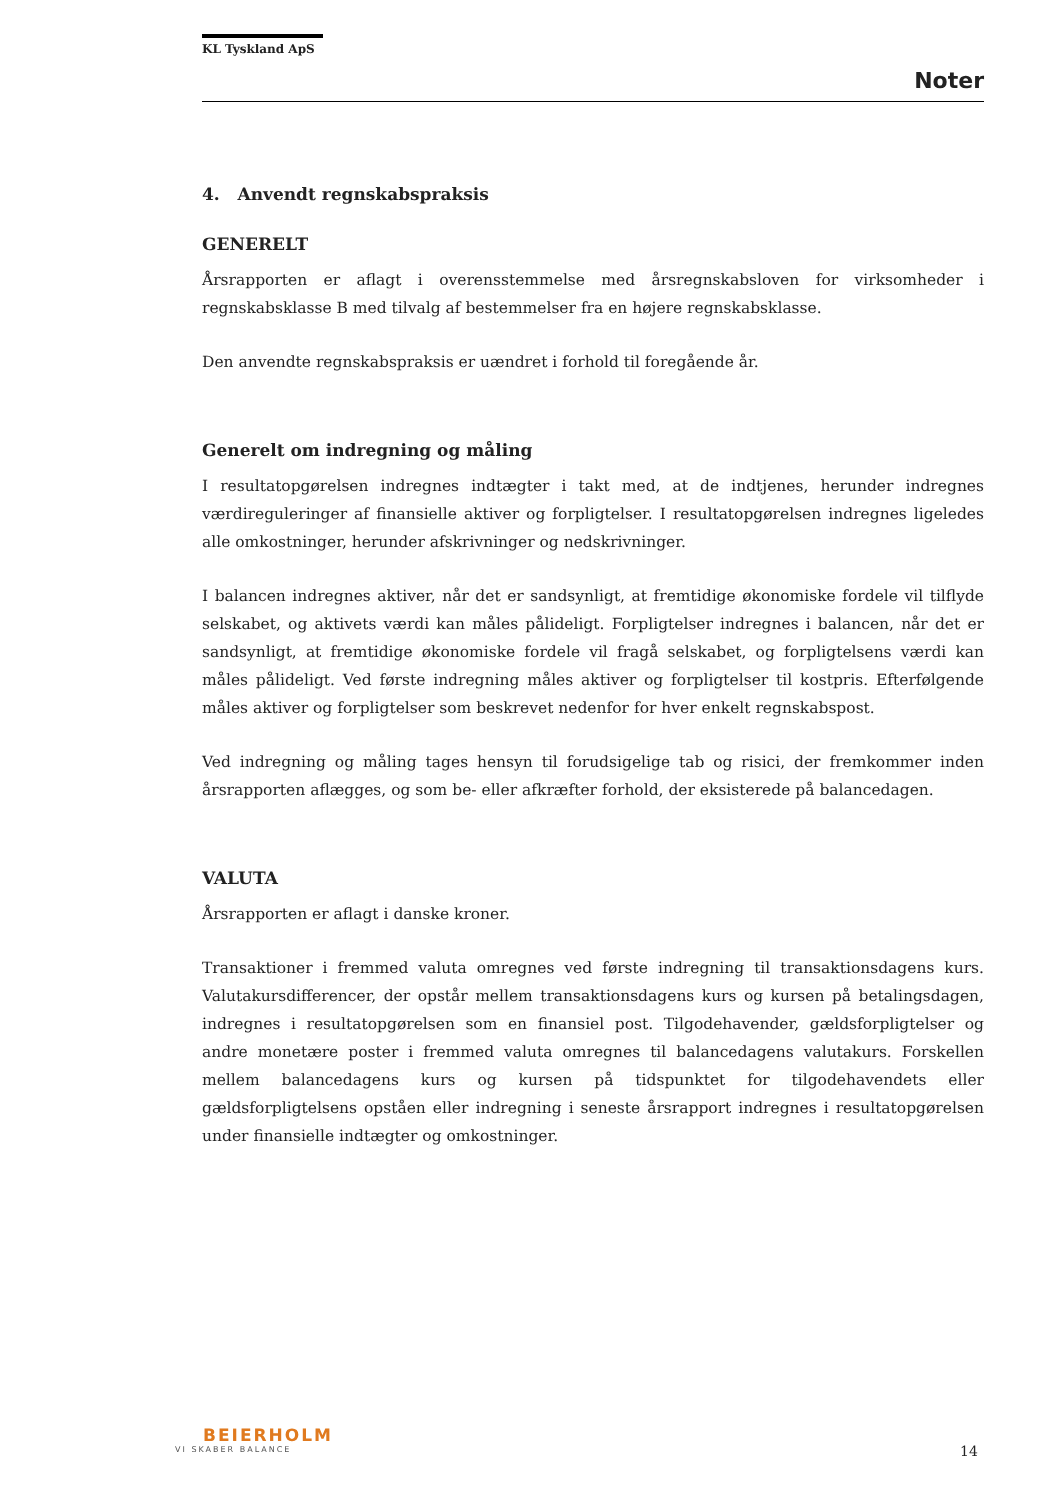KL Tyskland ApS
Noter
4. Anvendt regnskabspraksis
GENERELT
Årsrapporten er aflagt i overensstemmelse med årsregnskabsloven for virksomheder i regnskabsklasse B med tilvalg af bestemmelser fra en højere regnskabsklasse.
Den anvendte regnskabspraksis er uændret i forhold til foregående år.
Generelt om indregning og måling
I resultatopgørelsen indregnes indtægter i takt med, at de indtjenes, herunder indregnes værdireguleringer af finansielle aktiver og forpligtelser. I resultatopgørelsen indregnes ligeledes alle omkostninger, herunder afskrivninger og nedskrivninger.
I balancen indregnes aktiver, når det er sandsynligt, at fremtidige økonomiske fordele vil tilflyde selskabet, og aktivets værdi kan måles pålideligt. Forpligtelser indregnes i balancen, når det er sandsynligt, at fremtidige økonomiske fordele vil fragå selskabet, og forpligtelsens værdi kan måles pålideligt. Ved første indregning måles aktiver og forpligtelser til kostpris. Efterfølgende måles aktiver og forpligtelser som beskrevet nedenfor for hver enkelt regnskabspost.
Ved indregning og måling tages hensyn til forudsigelige tab og risici, der fremkommer inden årsrapporten aflægges, og som be- eller afkræfter forhold, der eksisterede på balancedagen.
VALUTA
Årsrapporten er aflagt i danske kroner.
Transaktioner i fremmed valuta omregnes ved første indregning til transaktionsdagens kurs. Valutakursdifferencer, der opstår mellem transaktionsdagens kurs og kursen på betalingsdagen, indregnes i resultatopgørelsen som en finansiel post. Tilgodehavender, gældsforpligtelser og andre monetære poster i fremmed valuta omregnes til balancedagens valutakurs. Forskellen mellem balancedagens kurs og kursen på tidspunktet for tilgodehavendets eller gældsforpligtelsens opståen eller indregning i seneste årsrapport indregnes i resultatopgørelsen under finansielle indtægter og omkostninger.
BEIERHOLM
VI SKABER BALANCE
14